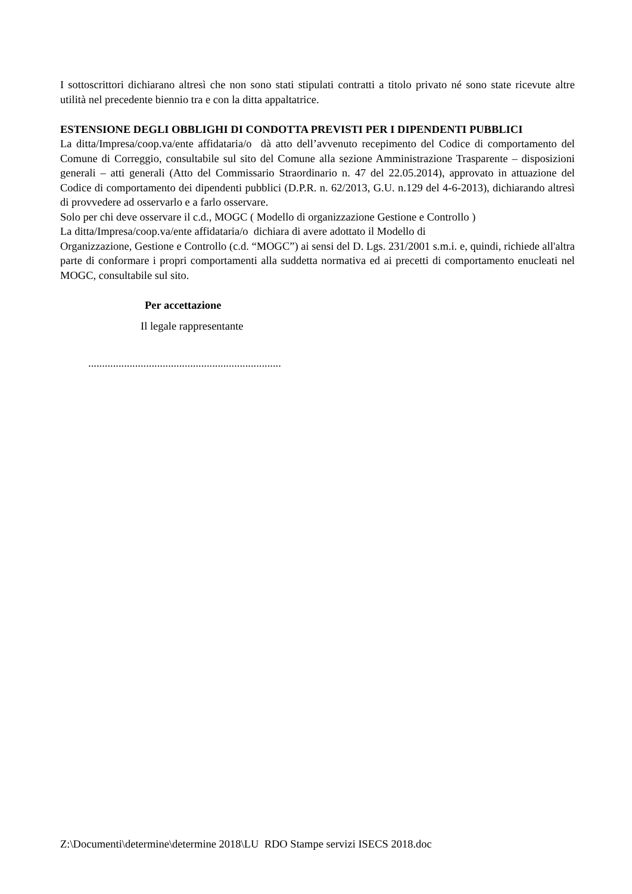I sottoscrittori dichiarano altresì che non sono stati stipulati contratti a titolo privato né sono state ricevute altre utilità nel precedente biennio tra e con la ditta appaltatrice.
ESTENSIONE DEGLI OBBLIGHI DI CONDOTTA PREVISTI PER I DIPENDENTI PUBBLICI
La ditta/Impresa/coop.va/ente affidataria/o dà atto dell’avvenuto recepimento del Codice di comportamento del Comune di Correggio, consultabile sul sito del Comune alla sezione Amministrazione Trasparente – disposizioni generali – atti generali (Atto del Commissario Straordinario n. 47 del 22.05.2014), approvato in attuazione del Codice di comportamento dei dipendenti pubblici (D.P.R. n. 62/2013, G.U. n.129 del 4-6-2013), dichiarando altresì di provvedere ad osservarlo e a farlo osservare.
Solo per chi deve osservare il c.d., MOGC ( Modello di organizzazione Gestione e Controllo )
La ditta/Impresa/coop.va/ente affidataria/o dichiara di avere adottato il Modello di
Organizzazione, Gestione e Controllo (c.d. “MOGC”) ai sensi del D. Lgs. 231/2001 s.m.i. e, quindi, richiede all'altra parte di conformare i propri comportamenti alla suddetta normativa ed ai precetti di comportamento enucleati nel MOGC, consultabile sul sito.
Per accettazione
Il legale rappresentante
......................................................................
Z:\Documenti\determine\determine 2018\LU RDO Stampe servizi ISECS 2018.doc